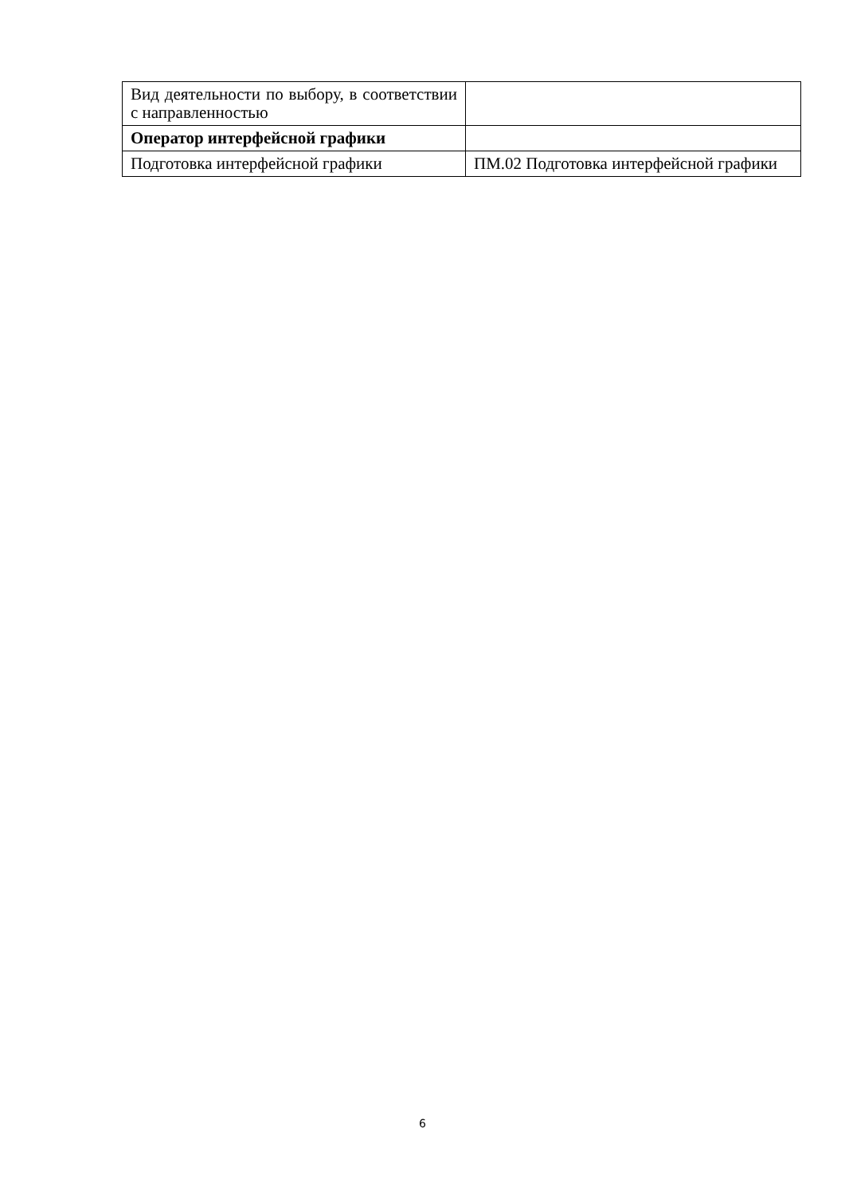| Вид деятельности по выбору, в соответствии с направленностью | |
| Оператор интерфейсной графики | |
| Подготовка интерфейсной графики | ПМ.02 Подготовка интерфейсной графики |
6